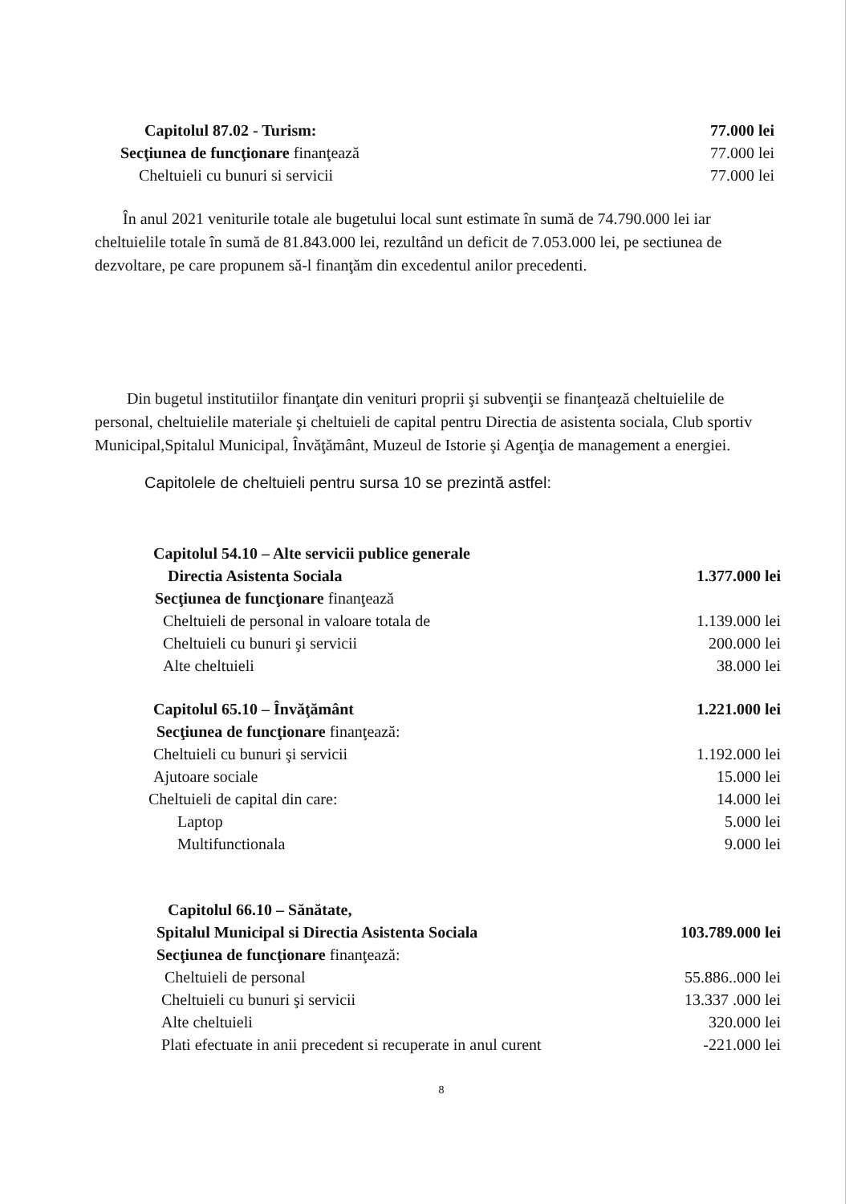Capitolul 87.02 - Turism: 77.000 lei
Secţiunea de funcţionare finanţează 77.000 lei
Cheltuieli cu bunuri si servicii 77.000 lei
În anul 2021 veniturile totale ale bugetului local sunt estimate în sumă de 74.790.000 lei iar cheltuielile totale în sumă de 81.843.000 lei, rezultând un deficit de 7.053.000 lei, pe sectiunea de dezvoltare, pe care propunem să-l finanţăm din excedentul anilor precedenti.
Din bugetul institutiilor finanţate din venituri proprii şi subvenţii se finanţează cheltuielile de personal, cheltuielile materiale şi cheltuieli de capital pentru Directia de asistenta sociala, Club sportiv Municipal,Spitalul Municipal, Învăţământ, Muzeul de Istorie şi Agenţia de management a energiei.
Capitolele de cheltuieli pentru sursa 10 se prezintă astfel:
Capitolul 54.10 – Alte servicii publice generale
Directia Asistenta Sociala 1.377.000 lei
Secţiunea de funcţionare finanţează
Cheltuieli de personal in valoare totala de 1.139.000 lei
Cheltuieli cu bunuri şi servicii 200.000 lei
Alte cheltuieli 38.000 lei
Capitolul 65.10 – Învăţământ 1.221.000 lei
Secţiunea de funcţionare finanţează:
Cheltuieli cu bunuri şi servicii 1.192.000 lei
Ajutoare sociale 15.000 lei
Cheltuieli de capital din care: 14.000 lei
Laptop 5.000 lei
Multifunctionala 9.000 lei
Capitolul 66.10 – Sănătate,
Spitalul Municipal si Directia Asistenta Sociala 103.789.000 lei
Secţiunea de funcţionare finanţează:
Cheltuieli de personal 55.886..000 lei
Cheltuieli cu bunuri şi servicii 13.337 .000 lei
Alte cheltuieli 320.000 lei
Plati efectuate in anii precedent si recuperate in anul curent -221.000 lei
8